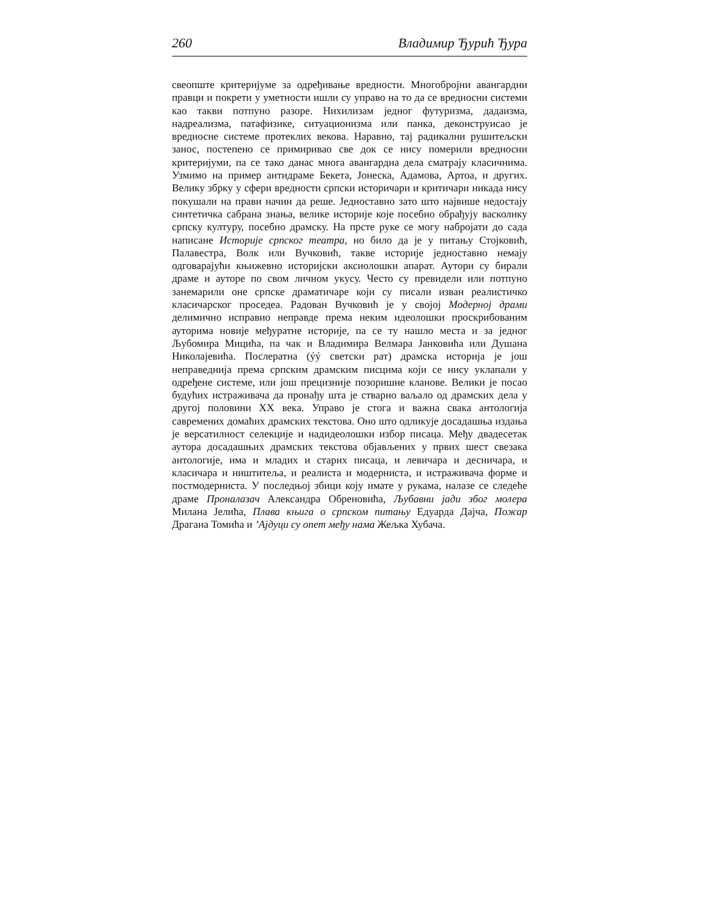260 Владимир Ђурић Ђура
свеопште критеријуме за одређивање вредности. Многобројни авангардни правци и покрети у уметности ишли су управо на то да се вредносни системи као такви потпуно разоре. Нихилизам једног футуризма, дадаизма, надреализма, патафизике, ситуационизма или панка, деконструисао је вредносне системе протеклих векова. Наравно, тај радикални рушитељски занос, постепено се примиривао све док се нису померили вредносни критеријуми, па се тако данас многа авангардна дела сматрају класичнима. Узмимо на пример антидраме Бекета, Јонеска, Адамова, Артоа, и других. Велику збрку у сфери вредности српски историчари и критичари никада нису покушали на прави начин да реше. Једноставно зато што највише недостају синтетичка сабрана знања, велике историје које посебно обрађују васколику српску културу, посебно драмску. На прсте руке се могу набројати до сада написане Историје српског театра, но било да је у питању Стојковић, Палавестра, Волк или Вучковић, такве историје једноставно немају одговарајући књижевно историјски аксиолошки апарат. Аутори су бирали драме и ауторе по свом личном укусу. Често су превидели или потпуно занемарили оне српске драматичаре који су писали изван реалистичко класичарског проседеа. Радован Вучковић је у својој Модерној драми делимично исправио неправде према неким идеолошки проскрибованим ауторима новије међуратне историје, па се ту нашло места и за једног Љубомира Мицића, па чак и Владимира Велмара Јанковића или Душана Николајевића. Послератна (ýý светски рат) драмска историја је још неправеднија према српским драмским писцима који се нису уклапали у одређене системе, или још прецизније позоришне кланове. Велики је посао будућих истраживача да пронађу шта је стварно ваљало од драмских дела у другој половини XX века. Управо је стога и важна свака антологија савремених домаћих драмских текстова. Оно што одликује досадашња издања је версатилност селекције и надидеолошки избор писаца. Међу двадесетак аутора досадашњих драмских текстова објављених у првих шест свезака антологије, има и младих и старих писаца, и левичара и десничара, и класичара и ништитеља, и реалиста и модерниста, и истраживача форме и постмодерниста. У последњој збици коју имате у рукама, налазе се следеће драме Проналазач Александра Обреновића, Љубавни јади због молера Милана Јелића, Плава књига о српском питању Едуарда Дајча, Пожар Драгана Томића и ’Ајдуци су опет међу нама Жељка Хубача.